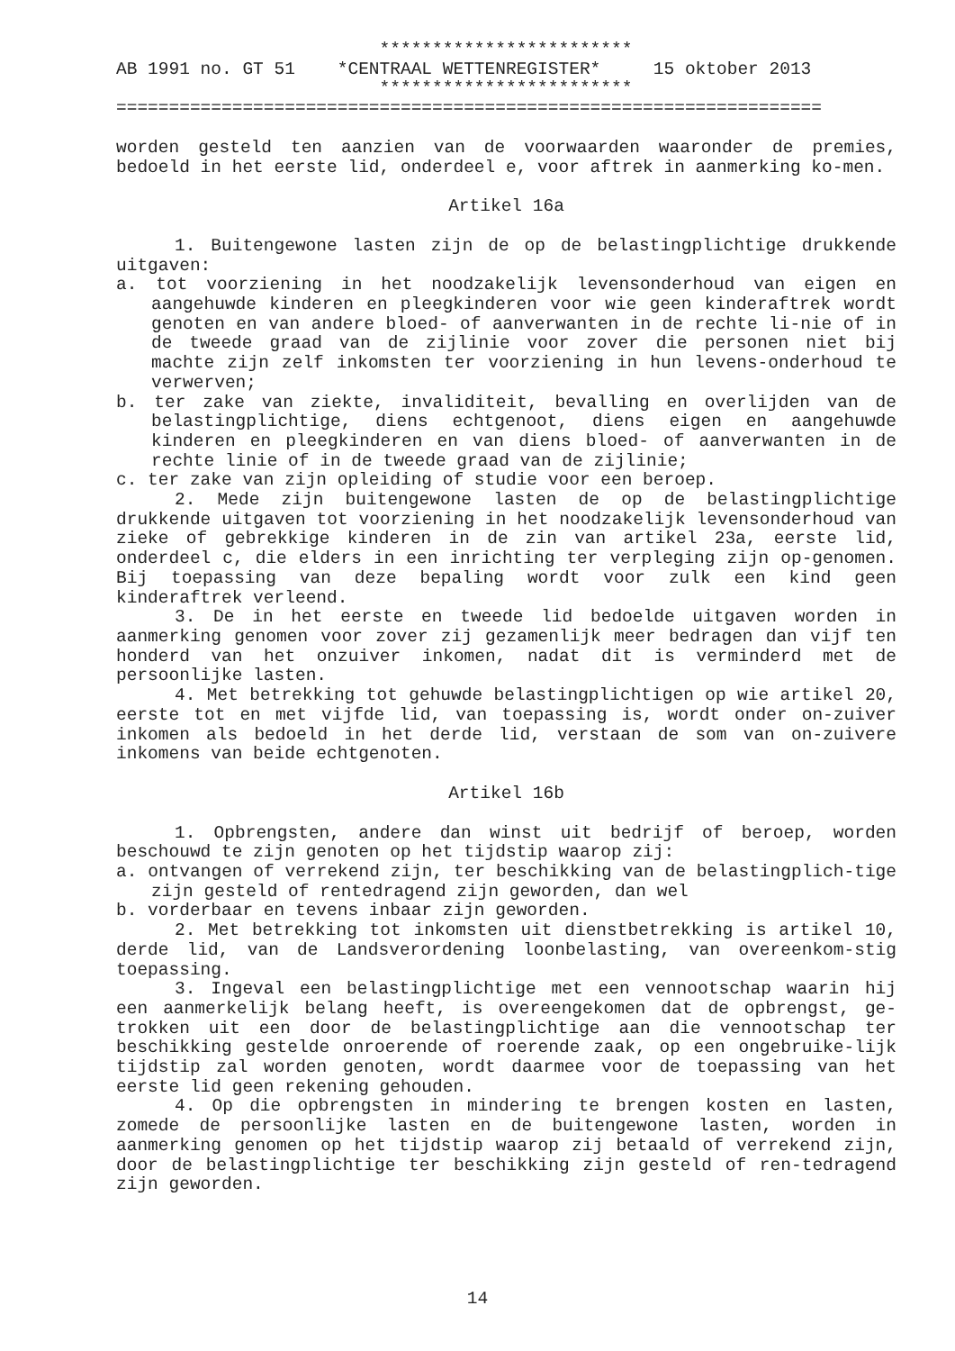************************
AB 1991 no. GT 51    *CENTRAAL WETTENREGISTER*     15 oktober 2013
                         ************************
===================================================================
worden gesteld ten aanzien van de voorwaarden waaronder de premies, bedoeld in het eerste lid, onderdeel e, voor aftrek in aanmerking ko-men.
Artikel 16a
1. Buitengewone lasten zijn de op de belastingplichtige drukkende uitgaven:
a. tot voorziening in het noodzakelijk levensonderhoud van eigen en aangehuwde kinderen en pleegkinderen voor wie geen kinderaftrek wordt genoten en van andere bloed- of aanverwanten in de rechte li-nie of in de tweede graad van de zijlinie voor zover die personen niet bij machte zijn zelf inkomsten ter voorziening in hun levens-onderhoud te verwerven;
b. ter zake van ziekte, invaliditeit, bevalling en overlijden van de belastingplichtige, diens echtgenoot, diens eigen en aangehuwde kinderen en pleegkinderen en van diens bloed- of aanverwanten in de rechte linie of in de tweede graad van de zijlinie;
c. ter zake van zijn opleiding of studie voor een beroep.
2. Mede zijn buitengewone lasten de op de belastingplichtige drukkende uitgaven tot voorziening in het noodzakelijk levensonderhoud van zieke of gebrekkige kinderen in de zin van artikel 23a, eerste lid, onderdeel c, die elders in een inrichting ter verpleging zijn op-genomen. Bij toepassing van deze bepaling wordt voor zulk een kind geen kinderaftrek verleend.
3. De in het eerste en tweede lid bedoelde uitgaven worden in aanmerking genomen voor zover zij gezamenlijk meer bedragen dan vijf ten honderd van het onzuiver inkomen, nadat dit is verminderd met de persoonlijke lasten.
4. Met betrekking tot gehuwde belastingplichtigen op wie artikel 20, eerste tot en met vijfde lid, van toepassing is, wordt onder on-zuiver inkomen als bedoeld in het derde lid, verstaan de som van on-zuivere inkomens van beide echtgenoten.
Artikel 16b
1. Opbrengsten, andere dan winst uit bedrijf of beroep, worden beschouwd te zijn genoten op het tijdstip waarop zij:
a. ontvangen of verrekend zijn, ter beschikking van de belastingplich-tige zijn gesteld of rentedragend zijn geworden, dan wel
b. vorderbaar en tevens inbaar zijn geworden.
2. Met betrekking tot inkomsten uit dienstbetrekking is artikel 10, derde lid, van de Landsverordening loonbelasting, van overeenkom-stig toepassing.
3. Ingeval een belastingplichtige met een vennootschap waarin hij een aanmerkelijk belang heeft, is overeengekomen dat de opbrengst, ge-trokken uit een door de belastingplichtige aan die vennootschap ter beschikking gestelde onroerende of roerende zaak, op een ongebruike-lijk tijdstip zal worden genoten, wordt daarmee voor de toepassing van het eerste lid geen rekening gehouden.
4. Op die opbrengsten in mindering te brengen kosten en lasten, zomede de persoonlijke lasten en de buitengewone lasten, worden in aanmerking genomen op het tijdstip waarop zij betaald of verrekend zijn, door de belastingplichtige ter beschikking zijn gesteld of ren-tedragend zijn geworden.
14